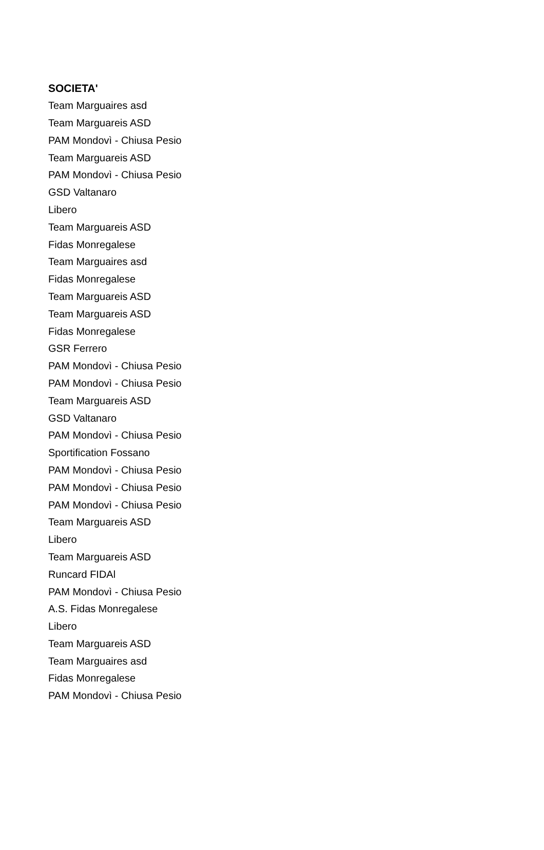| SOCIETA' |
| --- |
| Team Marguaires asd |
| Team Marguareis ASD |
| PAM Mondovì - Chiusa Pesio |
| Team Marguareis ASD |
| PAM Mondovì - Chiusa Pesio |
| GSD Valtanaro |
| Libero |
| Team Marguareis ASD |
| Fidas Monregalese |
| Team Marguaires asd |
| Fidas Monregalese |
| Team Marguareis ASD |
| Team Marguareis ASD |
| Fidas Monregalese |
| GSR Ferrero |
| PAM Mondovì - Chiusa Pesio |
| PAM Mondovì - Chiusa Pesio |
| Team Marguareis ASD |
| GSD Valtanaro |
| PAM Mondovì - Chiusa Pesio |
| Sportification Fossano |
| PAM Mondovì - Chiusa Pesio |
| PAM Mondovì - Chiusa Pesio |
| PAM Mondovì - Chiusa Pesio |
| Team Marguareis ASD |
| Libero |
| Team Marguareis ASD |
| Runcard FIDAl |
| PAM Mondovì - Chiusa Pesio |
| A.S. Fidas Monregalese |
| Libero |
| Team Marguareis ASD |
| Team Marguaires asd |
| Fidas Monregalese |
| PAM Mondovì - Chiusa Pesio |